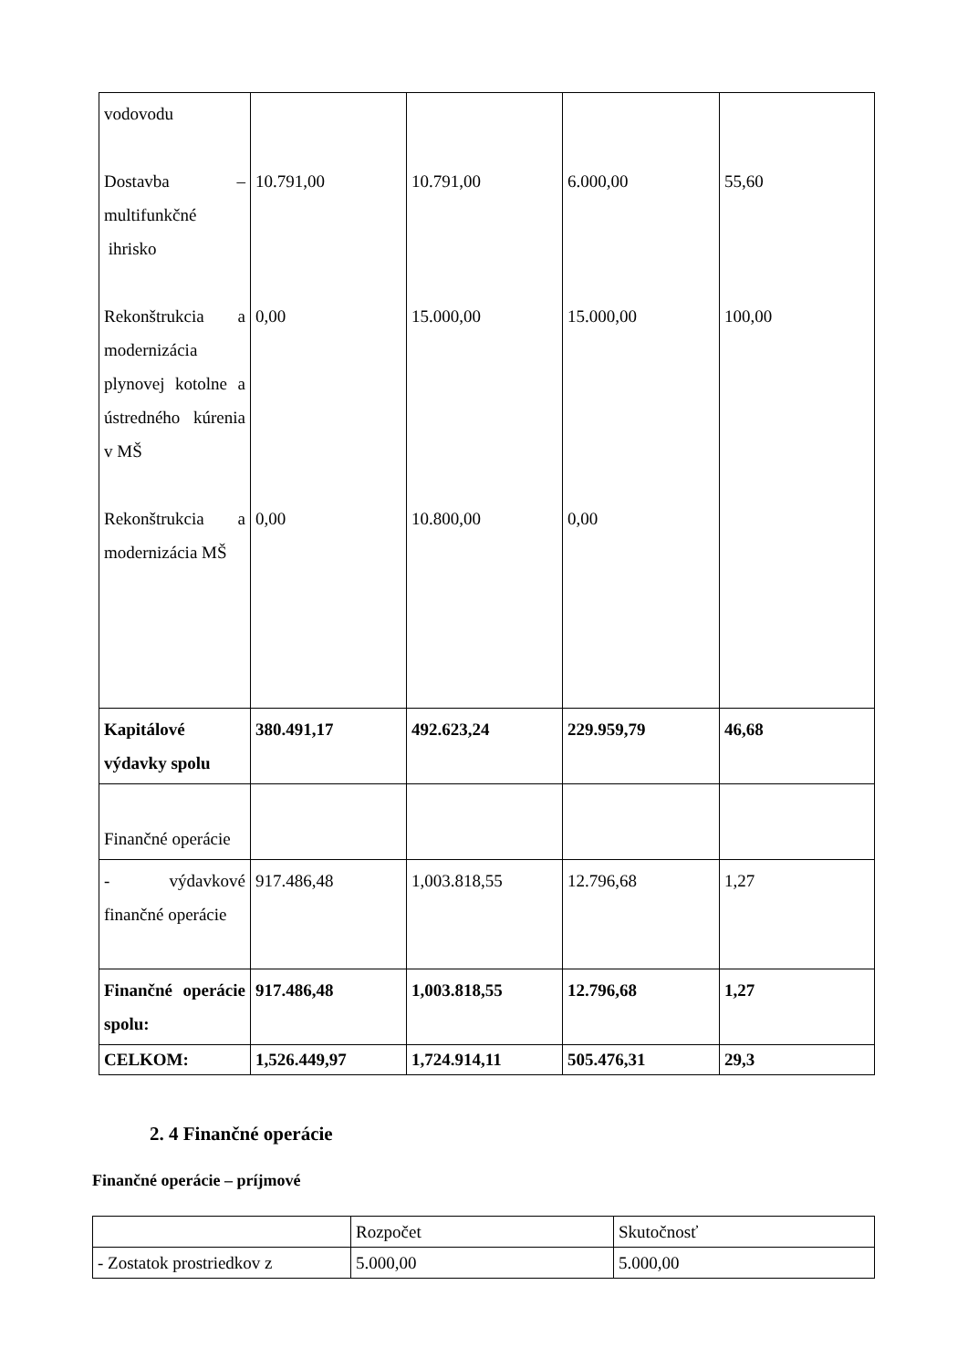| vodovodu Dostavba – multifunkčné ihrisko Rekonštrukcia a modernizácia plynovej kotolne a ústredného kúrenia v MŠ Rekonštrukcia a modernizácia MŠ | 10.791,00 0,00 0,00 | 10.791,00 15.000,00 10.800,00 | 6.000,00 15.000,00 0,00 | 55,60 100,00 |
| Kapitálové výdavky spolu | 380.491,17 | 492.623,24 | 229.959,79 | 46,68 |
| Finančné operácie | | | | |
| - výdavkové finančné operácie | 917.486,48 | 1,003.818,55 | 12.796,68 | 1,27 |
| Finančné operácie spolu: | 917.486,48 | 1,003.818,55 | 12.796,68 | 1,27 |
| CELKOM: | 1,526.449,97 | 1,724.914,11 | 505.476,31 | 29,3 |
2. 4 Finančné operácie
Finančné operácie – príjmové
| | Rozpočet | Skutočnosť |
| - Zostatok prostriedkov z | 5.000,00 | 5.000,00 |